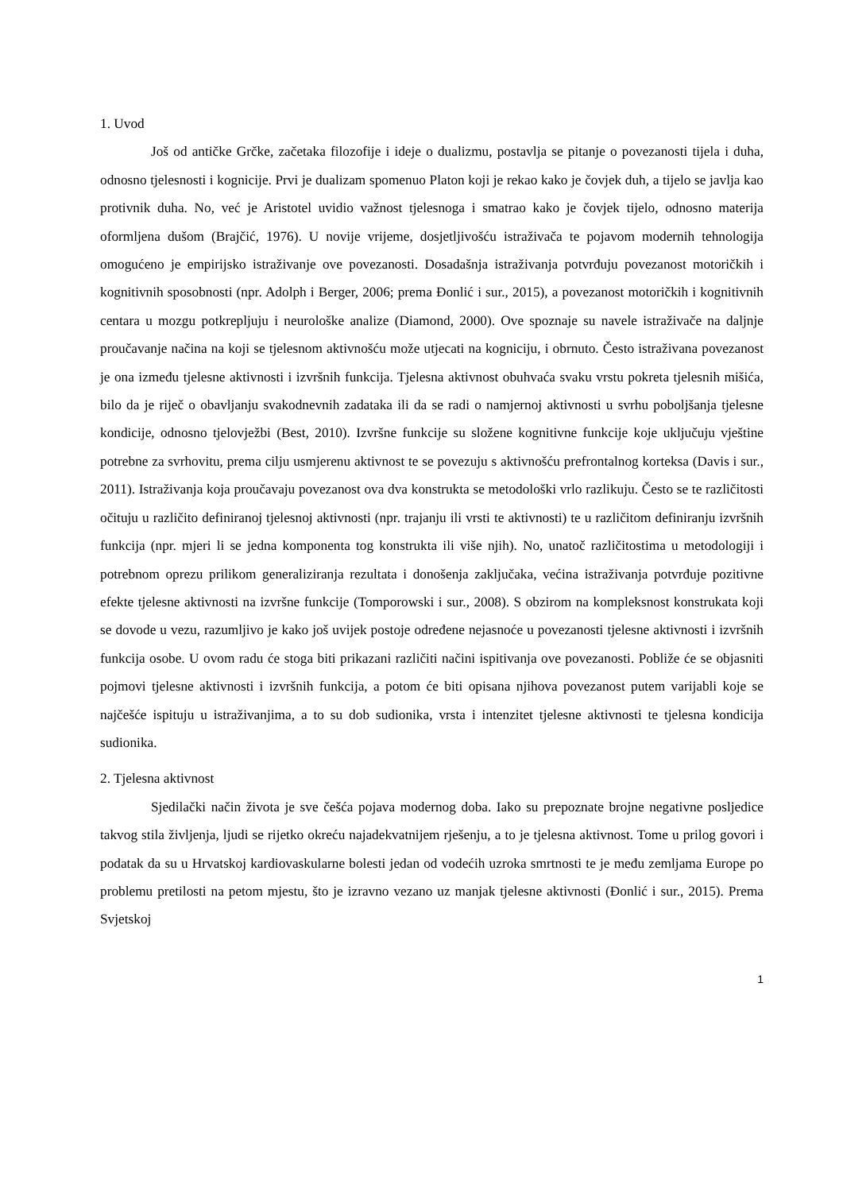1. Uvod
Još od antičke Grčke, začetaka filozofije i ideje o dualizmu, postavlja se pitanje o povezanosti tijela i duha, odnosno tjelesnosti i kognicije. Prvi je dualizam spomenuo Platon koji je rekao kako je čovjek duh, a tijelo se javlja kao protivnik duha. No, već je Aristotel uvidio važnost tjelesnoga i smatrao kako je čovjek tijelo, odnosno materija oformljena dušom (Brajčić, 1976). U novije vrijeme, dosjetljivošću istraživača te pojavom modernih tehnologija omogućeno je empirijsko istraživanje ove povezanosti. Dosadašnja istraživanja potvrđuju povezanost motoričkih i kognitivnih sposobnosti (npr. Adolph i Berger, 2006; prema Đonlić i sur., 2015), a povezanost motoričkih i kognitivnih centara u mozgu potkrepljuju i neurološke analize (Diamond, 2000). Ove spoznaje su navele istraživače na daljnje proučavanje načina na koji se tjelesnom aktivnošću može utjecati na kogniciju, i obrnuto. Često istraživana povezanost je ona između tjelesne aktivnosti i izvršnih funkcija. Tjelesna aktivnost obuhvaća svaku vrstu pokreta tjelesnih mišića, bilo da je riječ o obavljanju svakodnevnih zadataka ili da se radi o namjernoj aktivnosti u svrhu poboljšanja tjelesne kondicije, odnosno tjelovježbi (Best, 2010). Izvršne funkcije su složene kognitivne funkcije koje uključuju vještine potrebne za svrhovitu, prema cilju usmjerenu aktivnost te se povezuju s aktivnošću prefrontalnog korteksa (Davis i sur., 2011). Istraživanja koja proučavaju povezanost ova dva konstrukta se metodološki vrlo razlikuju. Često se te različitosti očituju u različito definiranoj tjelesnoj aktivnosti (npr. trajanju ili vrsti te aktivnosti) te u različitom definiranju izvršnih funkcija (npr. mjeri li se jedna komponenta tog konstrukta ili više njih). No, unatoč različitostima u metodologiji i potrebnom oprezu prilikom generaliziranja rezultata i donošenja zaključaka, većina istraživanja potvrđuje pozitivne efekte tjelesne aktivnosti na izvršne funkcije (Tomporowski i sur., 2008). S obzirom na kompleksnost konstrukata koji se dovode u vezu, razumljivo je kako još uvijek postoje određene nejasnoće u povezanosti tjelesne aktivnosti i izvršnih funkcija osobe. U ovom radu će stoga biti prikazani različiti načini ispitivanja ove povezanosti. Pobliže će se objasniti pojmovi tjelesne aktivnosti i izvršnih funkcija, a potom će biti opisana njihova povezanost putem varijabli koje se najčešće ispituju u istraživanjima, a to su dob sudionika, vrsta i intenzitet tjelesne aktivnosti te tjelesna kondicija sudionika.
2. Tjelesna aktivnost
Sjedilački način života je sve češća pojava modernog doba. Iako su prepoznate brojne negativne posljedice takvog stila življenja, ljudi se rijetko okreću najadekvatnijem rješenju, a to je tjelesna aktivnost. Tome u prilog govori i podatak da su u Hrvatskoj kardiovaskularne bolesti jedan od vodećih uzroka smrtnosti te je među zemljama Europe po problemu pretilosti na petom mjestu, što je izravno vezano uz manjak tjelesne aktivnosti (Đonlić i sur., 2015). Prema Svjetskoj
1